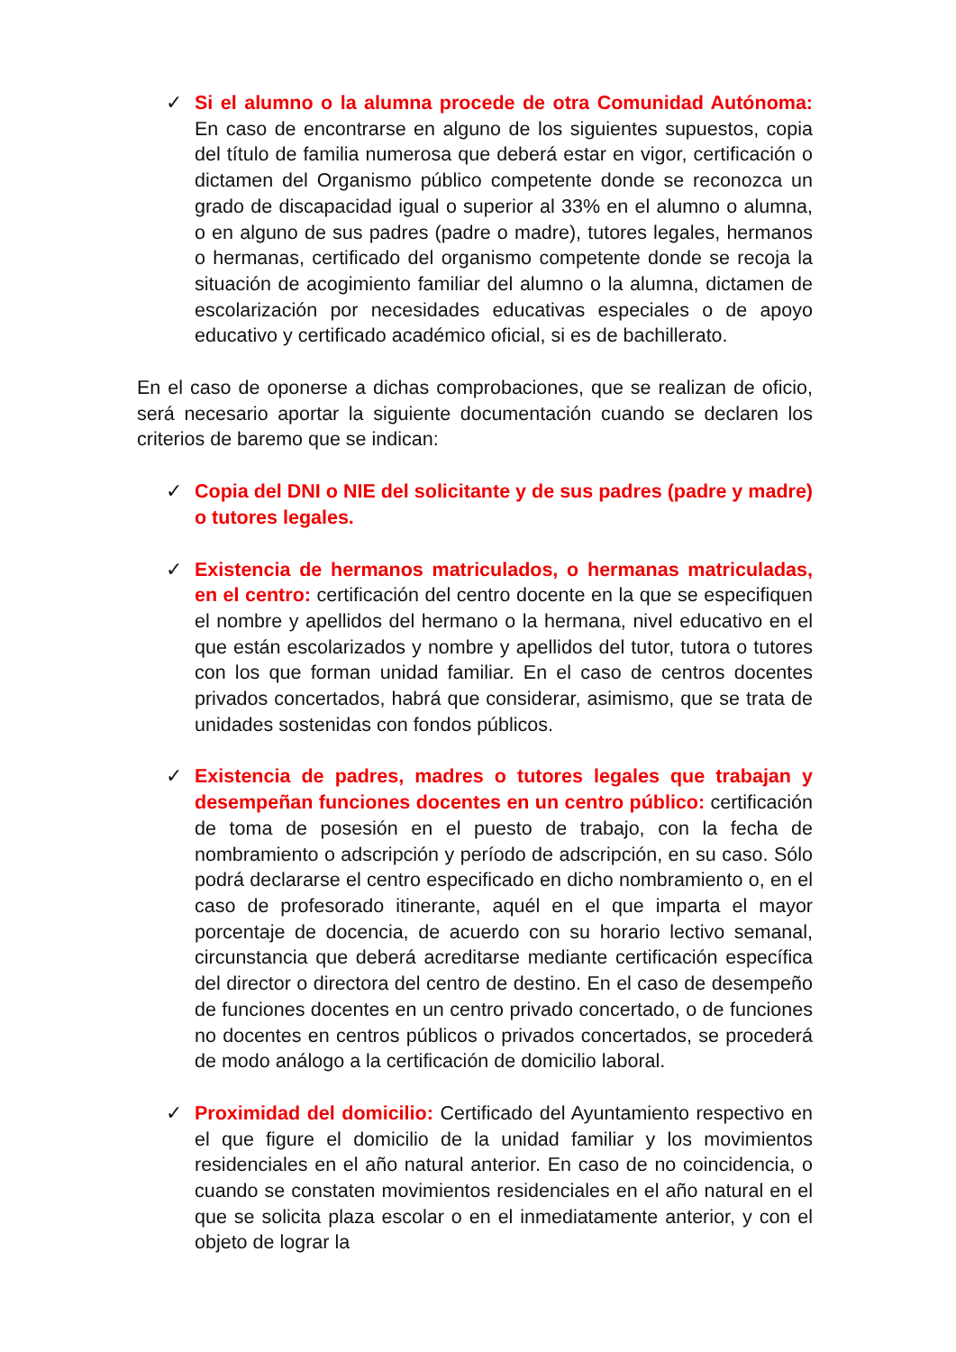✓ Si el alumno o la alumna procede de otra Comunidad Autónoma: En caso de encontrarse en alguno de los siguientes supuestos, copia del título de familia numerosa que deberá estar en vigor, certificación o dictamen del Organismo público competente donde se reconozca un grado de discapacidad igual o superior al 33% en el alumno o alumna, o en alguno de sus padres (padre o madre), tutores legales, hermanos o hermanas, certificado del organismo competente donde se recoja la situación de acogimiento familiar del alumno o la alumna, dictamen de escolarización por necesidades educativas especiales o de apoyo educativo y certificado académico oficial, si es de bachillerato.
En el caso de oponerse a dichas comprobaciones, que se realizan de oficio, será necesario aportar la siguiente documentación cuando se declaren los criterios de baremo que se indican:
✓ Copia del DNI o NIE del solicitante y de sus padres (padre y madre) o tutores legales.
✓ Existencia de hermanos matriculados, o hermanas matriculadas, en el centro: certificación del centro docente en la que se especifiquen el nombre y apellidos del hermano o la hermana, nivel educativo en el que están escolarizados y nombre y apellidos del tutor, tutora o tutores con los que forman unidad familiar. En el caso de centros docentes privados concertados, habrá que considerar, asimismo, que se trata de unidades sostenidas con fondos públicos.
✓ Existencia de padres, madres o tutores legales que trabajan y desempeñan funciones docentes en un centro público: certificación de toma de posesión en el puesto de trabajo, con la fecha de nombramiento o adscripción y período de adscripción, en su caso. Sólo podrá declararse el centro especificado en dicho nombramiento o, en el caso de profesorado itinerante, aquél en el que imparta el mayor porcentaje de docencia, de acuerdo con su horario lectivo semanal, circunstancia que deberá acreditarse mediante certificación específica del director o directora del centro de destino. En el caso de desempeño de funciones docentes en un centro privado concertado, o de funciones no docentes en centros públicos o privados concertados, se procederá de modo análogo a la certificación de domicilio laboral.
✓ Proximidad del domicilio: Certificado del Ayuntamiento respectivo en el que figure el domicilio de la unidad familiar y los movimientos residenciales en el año natural anterior. En caso de no coincidencia, o cuando se constaten movimientos residenciales en el año natural en el que se solicita plaza escolar o en el inmediatamente anterior, y con el objeto de lograr la